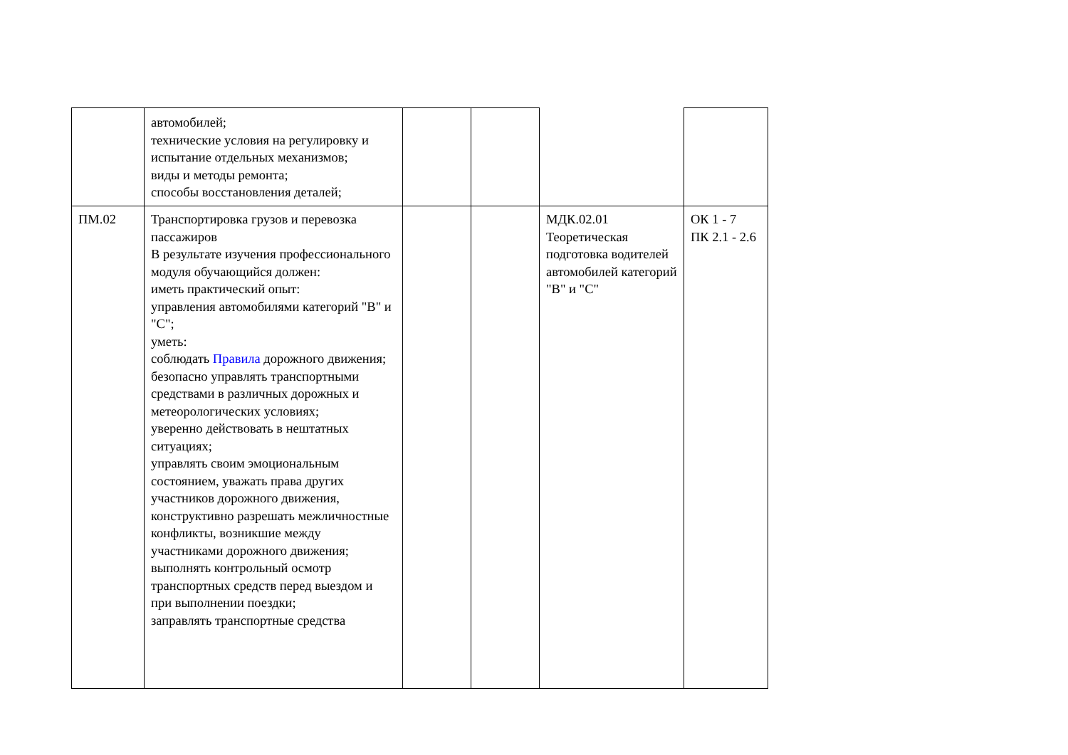| | автомобилей; технические условия на регулировку и испытание отдельных механизмов; виды и методы ремонта; способы восстановления деталей; | | | | |
| ПМ.02 | Транспортировка грузов и перевозка пассажиров В результате изучения профессионального модуля обучающийся должен: иметь практический опыт: управления автомобилями категорий "B" и "C"; уметь: соблюдать Правила дорожного движения; безопасно управлять транспортными средствами в различных дорожных и метеорологических условиях; уверенно действовать в нештатных ситуациях; управлять своим эмоциональным состоянием, уважать права других участников дорожного движения, конструктивно разрешать межличностные конфликты, возникшие между участниками дорожного движения; выполнять контрольный осмотр транспортных средств перед выездом и при выполнении поездки; заправлять транспортные средства | | | МДК.02.01 Теоретическая подготовка водителей автомобилей категорий "B" и "C" | ОК 1 - 7 ПК 2.1 - 2.6 |